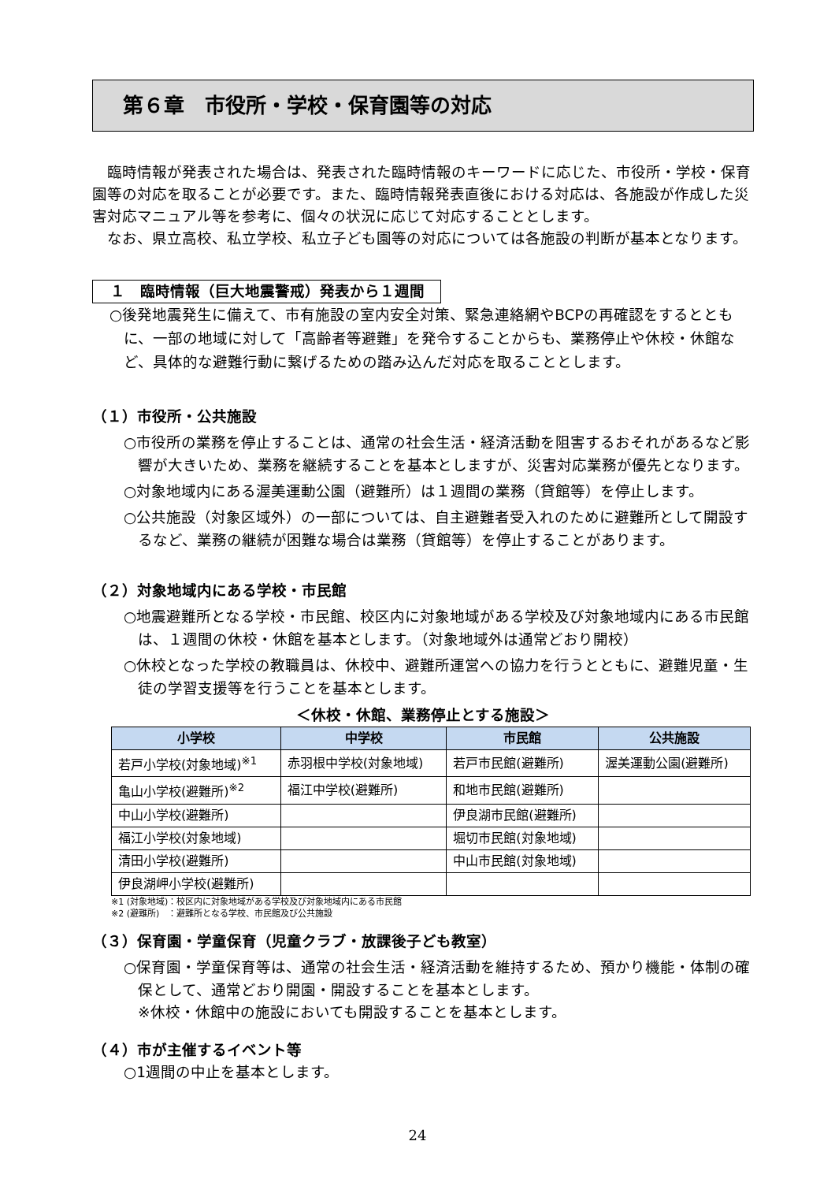第６章　市役所・学校・保育園等の対応
　臨時情報が発表された場合は、発表された臨時情報のキーワードに応じた、市役所・学校・保育園等の対応を取ることが必要です。また、臨時情報発表直後における対応は、各施設が作成した災害対応マニュアル等を参考に、個々の状況に応じて対応することとします。
　なお、県立高校、私立学校、私立子ども園等の対応については各施設の判断が基本となります。
１　臨時情報（巨大地震警戒）発表から１週間
○後発地震発生に備えて、市有施設の室内安全対策、緊急連絡網やBCPの再確認をするとともに、一部の地域に対して「高齢者等避難」を発令することからも、業務停止や休校・休館など、具体的な避難行動に繋げるための踏み込んだ対応を取ることとします。
（１）市役所・公共施設
○市役所の業務を停止することは、通常の社会生活・経済活動を阻害するおそれがあるなど影響が大きいため、業務を継続することを基本としますが、災害対応業務が優先となります。
○対象地域内にある渥美運動公園（避難所）は１週間の業務（貸館等）を停止します。
○公共施設（対象区域外）の一部については、自主避難者受入れのために避難所として開設するなど、業務の継続が困難な場合は業務（貸館等）を停止することがあります。
（２）対象地域内にある学校・市民館
○地震避難所となる学校・市民館、校区内に対象地域がある学校及び対象地域内にある市民館は、１週間の休校・休館を基本とします。（対象地域外は通常どおり開校）
○休校となった学校の教職員は、休校中、避難所運営への協力を行うとともに、避難児童・生徒の学習支援等を行うことを基本とします。
＜休校・休館、業務停止とする施設＞
| 小学校 | 中学校 | 市民館 | 公共施設 |
| --- | --- | --- | --- |
| 若戸小学校(対象地域)<sup>※1</sup> | 赤羽根中学校(対象地域) | 若戸市民館(避難所) | 渥美運動公園(避難所) |
| 亀山小学校(避難所)<sup>※2</sup> | 福江中学校(避難所) | 和地市民館(避難所) | |
| 中山小学校(避難所) | | 伊良湖市民館(避難所) | |
| 福江小学校(対象地域) | | 堀切市民館(対象地域) | |
| 清田小学校(避難所) | | 中山市民館(対象地域) | |
| 伊良湖岬小学校(避難所) | | | |
※1 (対象地域)：校区内に対象地域がある学校及び対象地域内にある市民館
※2 (避難所)　：避難所となる学校、市民館及び公共施設
（３）保育園・学童保育（児童クラブ・放課後子ども教室）
○保育園・学童保育等は、通常の社会生活・経済活動を維持するため、預かり機能・体制の確保として、通常どおり開園・開設することを基本とします。
※休校・休館中の施設においても開設することを基本とします。
（４）市が主催するイベント等
○1週間の中止を基本とします。
24